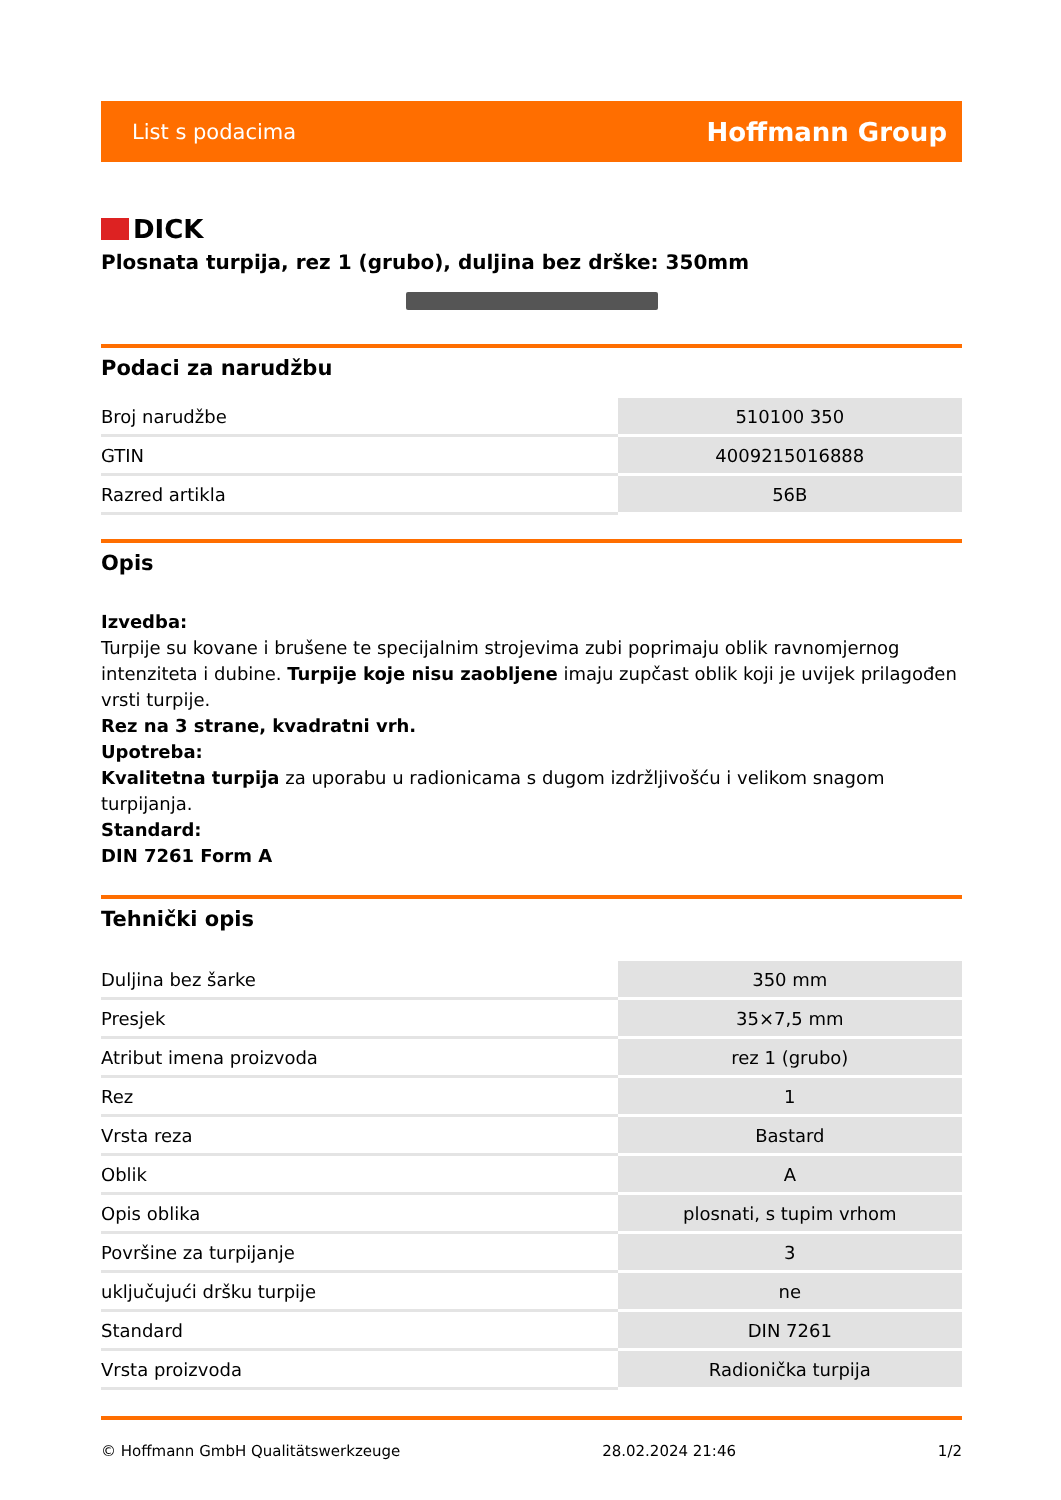List s podacima Hoffmann Group
DICK
Plosnata turpija, rez 1 (grubo), duljina bez drške: 350mm
Podaci za narudžbu
| Broj narudžbe | 510100 350 |
| GTIN | 4009215016888 |
| Razred artikla | 56B |
Opis
Izvedba:
Turpije su kovane i brušene te specijalnim strojevima zubi poprimaju oblik ravnomjernog intenziteta i dubine. Turpije koje nisu zaobljene imaju zupčast oblik koji je uvijek prilagođen vrsti turpije.
Rez na 3 strane, kvadratni vrh.
Upotreba:
Kvalitetna turpija za uporabu u radionicama s dugom izdržljivošću i velikom snagom turpijanja.
Standard:
DIN 7261 Form A
Tehnički opis
| Duljina bez šarke | 350 mm |
| Presjek | 35×7,5 mm |
| Atribut imena proizvoda | rez 1 (grubo) |
| Rez | 1 |
| Vrsta reza | Bastard |
| Oblik | A |
| Opis oblika | plosnati, s tupim vrhom |
| Površine za turpijanje | 3 |
| uključujući dršku turpije | ne |
| Standard | DIN 7261 |
| Vrsta proizvoda | Radionička turpija |
© Hoffmann GmbH Qualitätswerkzeuge 28.02.2024 21:46 1/2